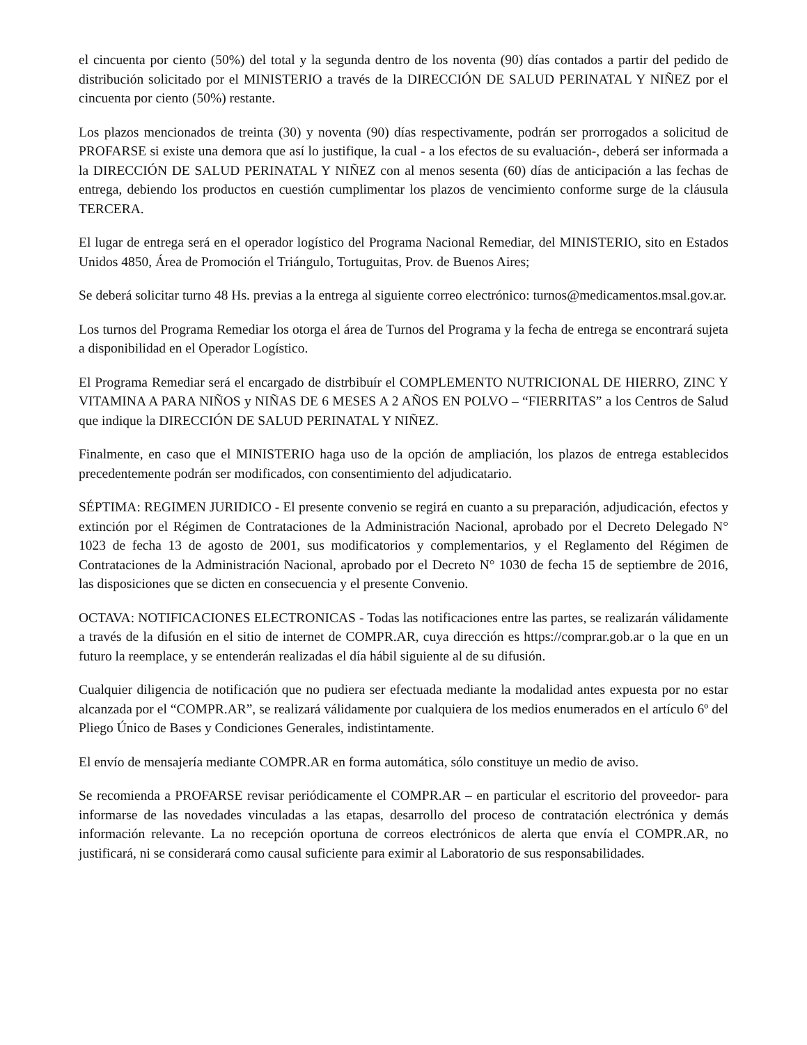el cincuenta por ciento (50%) del total y la segunda dentro de los noventa (90) días contados a partir del pedido de distribución solicitado por el MINISTERIO a través de la DIRECCIÓN DE SALUD PERINATAL Y NIÑEZ por el cincuenta por ciento (50%) restante.
Los plazos mencionados de treinta (30) y noventa (90) días respectivamente, podrán ser prorrogados a solicitud de PROFARSE si existe una demora que así lo justifique, la cual - a los efectos de su evaluación-, deberá ser informada a la DIRECCIÓN DE SALUD PERINATAL Y NIÑEZ con al menos sesenta (60) días de anticipación a las fechas de entrega, debiendo los productos en cuestión cumplimentar los plazos de vencimiento conforme surge de la cláusula TERCERA.
El lugar de entrega será en el operador logístico del Programa Nacional Remediar, del MINISTERIO, sito en Estados Unidos 4850, Área de Promoción el Triángulo, Tortuguitas, Prov. de Buenos Aires;
Se deberá solicitar turno 48 Hs. previas a la entrega al siguiente correo electrónico: turnos@medicamentos.msal.gov.ar.
Los turnos del Programa Remediar los otorga el área de Turnos del Programa y la fecha de entrega se encontrará sujeta a disponibilidad en el Operador Logístico.
El Programa Remediar será el encargado de distrbibuír el COMPLEMENTO NUTRICIONAL DE HIERRO, ZINC Y VITAMINA A PARA NIÑOS y NIÑAS DE 6 MESES A 2 AÑOS EN POLVO – “FIERRITAS” a los Centros de Salud que indique la DIRECCIÓN DE SALUD PERINATAL Y NIÑEZ.
Finalmente, en caso que el MINISTERIO haga uso de la opción de ampliación, los plazos de entrega establecidos precedentemente podrán ser modificados, con consentimiento del adjudicatario.
SÉPTIMA: REGIMEN JURIDICO - El presente convenio se regirá en cuanto a su preparación, adjudicación, efectos y extinción por el Régimen de Contrataciones de la Administración Nacional, aprobado por el Decreto Delegado N° 1023 de fecha 13 de agosto de 2001, sus modificatorios y complementarios, y el Reglamento del Régimen de Contrataciones de la Administración Nacional, aprobado por el Decreto N° 1030 de fecha 15 de septiembre de 2016, las disposiciones que se dicten en consecuencia y el presente Convenio.
OCTAVA: NOTIFICACIONES ELECTRONICAS - Todas las notificaciones entre las partes, se realizarán válidamente a través de la difusión en el sitio de internet de COMPR.AR, cuya dirección es https://comprar.gob.ar o la que en un futuro la reemplace, y se entenderán realizadas el día hábil siguiente al de su difusión.
Cualquier diligencia de notificación que no pudiera ser efectuada mediante la modalidad antes expuesta por no estar alcanzada por el “COMPR.AR”, se realizará válidamente por cualquiera de los medios enumerados en el artículo 6º del Pliego Único de Bases y Condiciones Generales, indistintamente.
El envío de mensajería mediante COMPR.AR en forma automática, sólo constituye un medio de aviso.
Se recomienda a PROFARSE revisar periódicamente el COMPR.AR – en particular el escritorio del proveedor- para informarse de las novedades vinculadas a las etapas, desarrollo del proceso de contratación electrónica y demás información relevante. La no recepción oportuna de correos electrónicos de alerta que envía el COMPR.AR, no justificará, ni se considerará como causal suficiente para eximir al Laboratorio de sus responsabilidades.